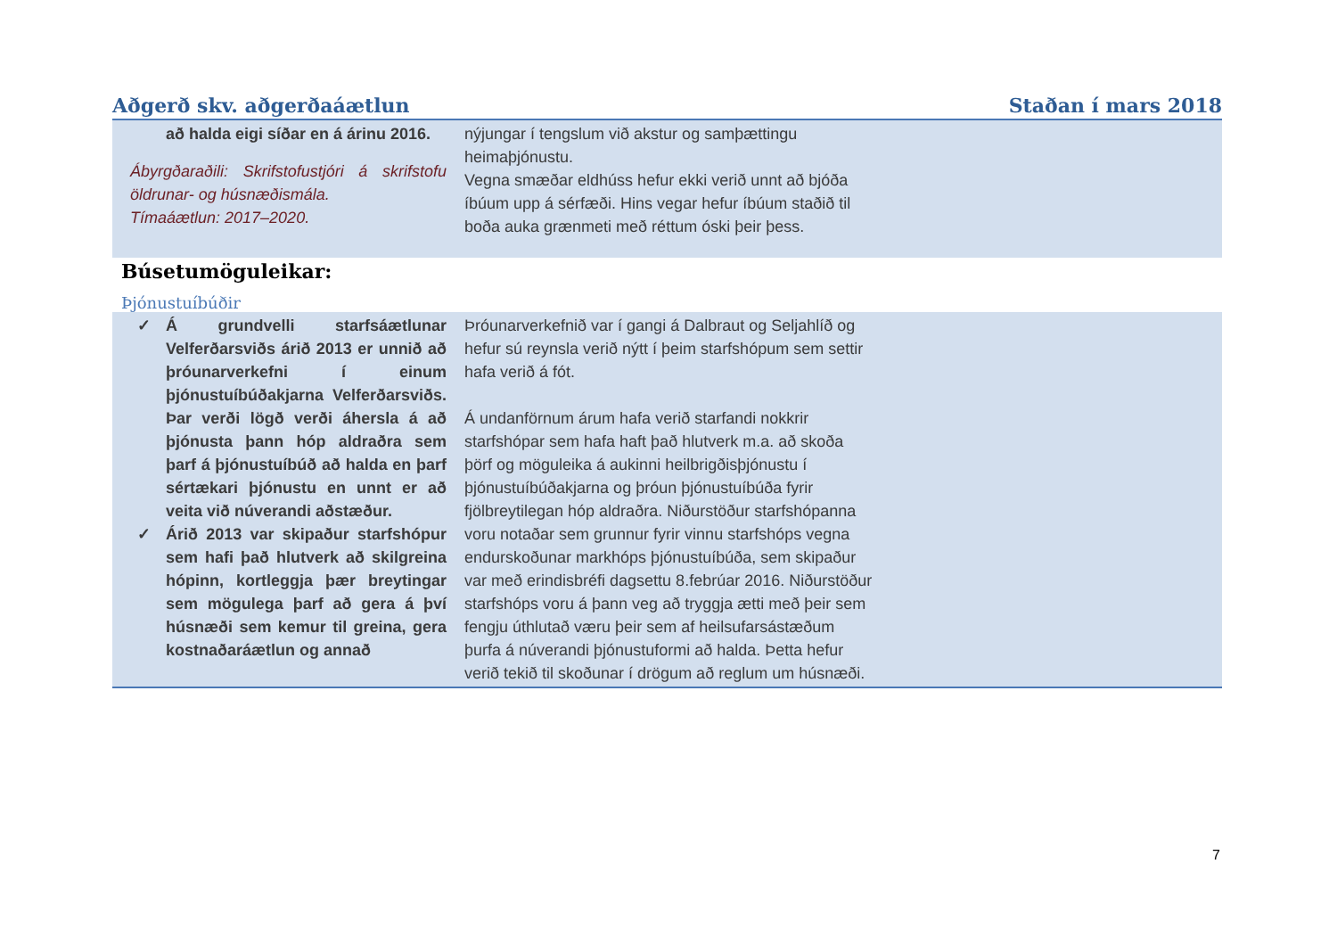Aðgerð skv. aðgerðaáætlun Staðan í mars 2018
| að halda eigi síðar en á árinu 2016. Ábyrgðaraðili: Skrifstofustjóri á skrifstofu öldrunar- og húsnæðismála. Tímaáætlun: 2017–2020. | nýjungar í tengslum við akstur og samþættingu heimaþjónustu. Vegna smæðar eldhúss hefur ekki verið unnt að bjóða íbúum upp á sérfæði. Hins vegar hefur íbúum staðið til boða auka grænmeti með réttum óski þeir þess. | |
Búsetumöguleikar:
Þjónustuíbúðir
| ✓ Á grundvelli starfsáætlunar Velferðarsviðs árið 2013 er unnið að þróunarverkefni í einum þjónustuíbúðakjarna Velferðarsviðs. Þar verði lögð verði áhersla á að þjónusta þann hóp aldraðra sem þarf á þjónustuíbúð að halda en þarf sértækari þjónustu en unnt er að veita við núverandi aðstæður. ✓ Árið 2013 var skipaður starfshópur sem hafi það hlutverk að skilgreina hópinn, kortleggja þær breytingar sem mögulega þarf að gera á því húsnæði sem kemur til greina, gera kostnaðaráætlun og annað | Þróunarverkefnið var í gangi á Dalbraut og Seljahlíð og hefur sú reynsla verið nýtt í þeim starfshópum sem settir hafa verið á fót. Á undanförnum árum hafa verið starfandi nokkrir starfshópar sem hafa haft það hlutverk m.a. að skoða þörf og möguleika á aukinni heilbrigðisþjónustu í þjónustuíbúðakjarna og þróun þjónustuíbúða fyrir fjölbreytilegan hóp aldraðra. Niðurstöður starfshópanna voru notaðar sem grunnur fyrir vinnu starfshóps vegna endurskoðunar markhóps þjónustuíbúða, sem skipaður var með erindisbréfi dagsettu 8.febrúar 2016. Niðurstöður starfshóps voru á þann veg að tryggja ætti með þeir sem fengju úthlutað væru þeir sem af heilsufarsástæðum þurfa á núverandi þjónustuformi að halda. Þetta hefur verið tekið til skoðunar í drögum að reglum um húsnæði. | |
7